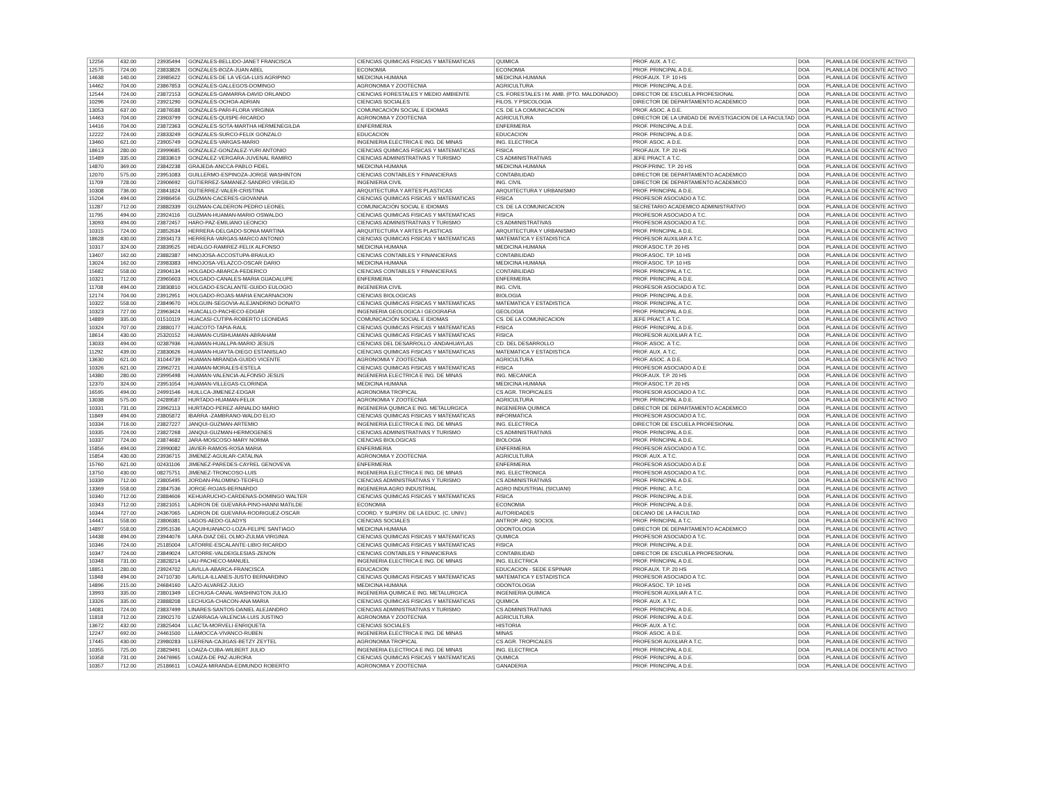| 12256 | 432.00 | 23935494 | GONZALES-BELLIDO-JANET FRANCISCA | CIENCIAS QUIMICAS FISICAS Y MATEMATICAS | QUIMICA | PROF. AUX. A T.C. | DOA | PLANILLA DE DOCENTE ACTIVO |
| 12575 | 724.00 | 23833826 | GONZALES-BOZA-JUAN ABEL | ECONOMIA | ECONOMIA | PROF. PRINCIPAL A D.E. | DOA | PLANILLA DE DOCENTE ACTIVO |
| 14638 | 140.00 | 23985622 | GONZALES-DE LA VEGA-LUIS AGRIPINO | MEDICINA HUMANA | MEDICINA HUMANA | PROF.AUX. T.P. 10 HS | DOA | PLANILLA DE DOCENTE ACTIVO |
| 14462 | 704.00 | 23867853 | GONZALES-GALLEGOS-DOMINGO | AGRONOMIA Y ZOOTECNIA | AGRICULTURA | PROF. PRINCIPAL A D.E. | DOA | PLANILLA DE DOCENTE ACTIVO |
| 12544 | 724.00 | 23872153 | GONZALES-GAMARRA-DAVID ORLANDO | CIENCIAS FORESTALES Y MEDIO AMBIENTE | CS. FORESTALES I M. AMB. (PTO. MALDONADO) | DIRECTOR DE ESCUELA PROFESIONAL | DOA | PLANILLA DE DOCENTE ACTIVO |
| 10296 | 724.00 | 23921290 | GONZALES-OCHOA-ADRIAN | CIENCIAS SOCIALES | FILOS. Y PSICOLOGIA | DIRECTOR DE DEPARTAMENTO ACADEMICO | DOA | PLANILLA DE DOCENTE ACTIVO |
| 13053 | 637.00 | 23876588 | GONZALES-PARI-FLORA VIRGINIA | COMUNICACIÓN SOCIAL E IDIOMAS | CS. DE LA COMUNICACION | PROF. ASOC. A D.E. | DOA | PLANILLA DE DOCENTE ACTIVO |
| 14463 | 704.00 | 23903799 | GONZALES-QUISPE-RICARDO | AGRONOMIA Y ZOOTECNIA | AGRICULTURA | DIRECTOR DE LA UNIDAD DE INVESTIGACION DE LA FACULTAD | DOA | PLANILLA DE DOCENTE ACTIVO |
| 14416 | 704.00 | 23872363 | GONZALES-SOTA-MARTHA HERMENEGILDA | ENFERMERIA | ENFERMERIA | PROF. PRINCIPAL A D.E. | DOA | PLANILLA DE DOCENTE ACTIVO |
| 12222 | 724.00 | 23833249 | GONZALES-SURCO-FELIX GONZALO | EDUCACION | EDUCACION | PROF. PRINCIPAL A D.E. | DOA | PLANILLA DE DOCENTE ACTIVO |
| 13460 | 621.00 | 23905749 | GONZALES-VARGAS-MARIO | INGENIERIA ELECTRICA E ING. DE MINAS | ING. ELECTRICA | PROF. ASOC. A D.E. | DOA | PLANILLA DE DOCENTE ACTIVO |
| 18613 | 280.00 | 23999685 | GONZALEZ-GONZALEZ-YURI ANTONIO | CIENCIAS QUIMICAS FISICAS Y MATEMATICAS | FISICA | PROF.AUX. T.P. 20 HS | DOA | PLANILLA DE DOCENTE ACTIVO |
| 15489 | 335.00 | 23833619 | GONZALEZ-VERGARA-JUVENAL RAMIRO | CIENCIAS ADMINISTRATIVAS Y TURISMO | CS ADMINISTRATIVAS | JEFE PRACT. A T.C. | DOA | PLANILLA DE DOCENTE ACTIVO |
| 14870 | 369.00 | 23842238 | GRAJEDA-ANCCA-PABLO FIDEL | MEDICINA HUMANA | MEDICINA HUMANA | PROF.PRINC. T.P. 20 HS | DOA | PLANILLA DE DOCENTE ACTIVO |
| 12070 | 575.00 | 23951083 | GUILLERMO-ESPINOZA-JORGE WASHINTON | CIENCIAS CONTABLES Y FINANCIERAS | CONTABILIDAD | DIRECTOR DE DEPARTAMENTO ACADEMICO | DOA | PLANILLA DE DOCENTE ACTIVO |
| 11709 | 728.00 | 23906692 | GUTIERREZ-SAMANEZ-SANDRO VIRGILIO | INGENIERIA CIVIL | ING. CIVIL | DIRECTOR DE DEPARTAMENTO ACADEMICO | DOA | PLANILLA DE DOCENTE ACTIVO |
| 10308 | 736.00 | 23841824 | GUTIERREZ-VALER-CRISTINA | ARQUITECTURA Y ARTES PLASTICAS | ARQUITECTURA Y URBANISMO | PROF. PRINCIPAL A D.E. | DOA | PLANILLA DE DOCENTE ACTIVO |
| 15204 | 494.00 | 23986456 | GUZMAN-CACERES-GIOVANNA | CIENCIAS QUIMICAS FISICAS Y MATEMATICAS | FISICA | PROFESOR ASOCIADO A T.C. | DOA | PLANILLA DE DOCENTE ACTIVO |
| 11287 | 712.00 | 23882339 | GUZMAN-CALDERON-PEDRO LEONEL | COMUNICACIÓN SOCIAL E IDIOMAS | CS. DE LA COMUNICACION | SECRETARIO ACADEMICO ADMINISTRATIVO | DOA | PLANILLA DE DOCENTE ACTIVO |
| 11795 | 494.00 | 23924116 | GUZMAN-HUAMAN-MARIO OSWALDO | CIENCIAS QUIMICAS FISICAS Y MATEMATICAS | FISICA | PROFESOR ASOCIADO A T.C. | DOA | PLANILLA DE DOCENTE ACTIVO |
| 13093 | 494.00 | 23872457 | HARO-PAZ-EMILIANO LEONCIO | CIENCIAS ADMINISTRATIVAS Y TURISMO | CS ADMINISTRATIVAS | PROFESOR ASOCIADO A T.C. | DOA | PLANILLA DE DOCENTE ACTIVO |
| 10315 | 724.00 | 23852634 | HERRERA-DELGADO-SONIA MARTINA | ARQUITECTURA Y ARTES PLASTICAS | ARQUITECTURA Y URBANISMO | PROF. PRINCIPAL A D.E. | DOA | PLANILLA DE DOCENTE ACTIVO |
| 18628 | 430.00 | 23934173 | HERRERA-VARGAS-MARCO ANTONIO | CIENCIAS QUIMICAS FISICAS Y MATEMATICAS | MATEMATICA Y ESTADISTICA | PROFESOR AUXILIAR A T.C. | DOA | PLANILLA DE DOCENTE ACTIVO |
| 10317 | 324.00 | 23839525 | HIDALGO-RAMIREZ-FELIX ALFONSO | MEDICINA HUMANA | MEDICINA HUMANA | PROF.ASOC.T.P. 20 HS | DOA | PLANILLA DE DOCENTE ACTIVO |
| 13407 | 162.00 | 23882387 | HINOJOSA-ACCOSTUPA-BRAULIO | CIENCIAS CONTABLES Y FINANCIERAS | CONTABILIDAD | PROF.ASOC. T.P. 10 HS | DOA | PLANILLA DE DOCENTE ACTIVO |
| 13024 | 162.00 | 23983383 | HINOJOSA-VELAZCO-OSCAR DARIO | MEDICINA HUMANA | MEDICINA HUMANA | PROF.ASOC. T.P. 10 HS | DOA | PLANILLA DE DOCENTE ACTIVO |
| 15682 | 558.00 | 23904134 | HOLGADO-ABARCA-FEDERICO | CIENCIAS CONTABLES Y FINANCIERAS | CONTABILIDAD | PROF. PRINCIPAL A T.C. | DOA | PLANILLA DE DOCENTE ACTIVO |
| 10321 | 712.00 | 23965603 | HOLGADO-CANALES-MARIA GUADALUPE | ENFERMERIA | ENFERMERIA | PROF. PRINCIPAL A D.E. | DOA | PLANILLA DE DOCENTE ACTIVO |
| 11708 | 494.00 | 23830810 | HOLGADO-ESCALANTE-GUIDO EULOGIO | INGENIERIA CIVIL | ING. CIVIL | PROFESOR ASOCIADO A T.C. | DOA | PLANILLA DE DOCENTE ACTIVO |
| 12174 | 704.00 | 23912951 | HOLGADO-ROJAS-MARIA ENCARNACION | CIENCIAS BIOLOGICAS | BIOLOGIA | PROF. PRINCIPAL A D.E. | DOA | PLANILLA DE DOCENTE ACTIVO |
| 10322 | 558.00 | 23849670 | HOLGUIN-SEGOVIA-ALEJANDRINO DONATO | CIENCIAS QUIMICAS FISICAS Y MATEMATICAS | MATEMATICA Y ESTADISTICA | PROF. PRINCIPAL A T.C. | DOA | PLANILLA DE DOCENTE ACTIVO |
| 10323 | 727.00 | 23963424 | HUACALLO-PACHECO-EDGAR | INGENIERIA GEOLOGICA I GEOGRAFIA | GEOLOGIA | PROF. PRINCIPAL A D.E. | DOA | PLANILLA DE DOCENTE ACTIVO |
| 14889 | 335.00 | 01510119 | HUACASI-CUTIPA-ROBERTO LEONIDAS | COMUNICACIÓN SOCIAL E IDIOMAS | CS. DE LA COMUNICACION | JEFE PRACT. A T.C. | DOA | PLANILLA DE DOCENTE ACTIVO |
| 10324 | 707.00 | 23880177 | HUACOTO-TAPIA-RAUL | CIENCIAS QUIMICAS FISICAS Y MATEMATICAS | FISICA | PROF. PRINCIPAL A D.E. | DOA | PLANILLA DE DOCENTE ACTIVO |
| 18614 | 430.00 | 25320152 | HUAMAN-CUSIHUAMAN-ABRAHAM | CIENCIAS QUIMICAS FISICAS Y MATEMATICAS | FISICA | PROFESOR AUXILIAR A T.C. | DOA | PLANILLA DE DOCENTE ACTIVO |
| 13033 | 494.00 | 02387936 | HUAMAN-HUALLPA-MARIO JESUS | CIENCIAS DEL DESARROLLO -ANDAHUAYLAS | CD. DEL DESARROLLO | PROF. ASOC. A T.C. | DOA | PLANILLA DE DOCENTE ACTIVO |
| 11292 | 439.00 | 23830626 | HUAMAN-HUAYTA-DIEGO ESTANISLAO | CIENCIAS QUIMICAS FISICAS Y MATEMATICAS | MATEMATICA Y ESTADISTICA | PROF. AUX. A T.C. | DOA | PLANILLA DE DOCENTE ACTIVO |
| 13630 | 621.00 | 31044739 | HUAMAN-MIRANDA-GUIDO VICENTE | AGRONOMIA Y ZOOTECNIA | AGRICULTURA | PROF. ASOC. A D.E. | DOA | PLANILLA DE DOCENTE ACTIVO |
| 10326 | 621.00 | 23962721 | HUAMAN-MORALES-ESTELA | CIENCIAS QUIMICAS FISICAS Y MATEMATICAS | FISICA | PROFESOR ASOCIADO A D.E | DOA | PLANILLA DE DOCENTE ACTIVO |
| 14380 | 280.00 | 23995498 | HUAMAN-VALENCIA-ALFONSO JESUS | INGENIERIA ELECTRICA E ING. DE MINAS | ING. MECANICA | PROF.AUX. T.P. 20 HS | DOA | PLANILLA DE DOCENTE ACTIVO |
| 12370 | 324.00 | 23951054 | HUAMAN-VILLEGAS-CLORINDA | MEDICINA HUMANA | MEDICINA HUMANA | PROF.ASOC.T.P. 20 HS | DOA | PLANILLA DE DOCENTE ACTIVO |
| 16595 | 494.00 | 24991546 | HUILLCA-JIMENEZ-EDGAR | AGRONOMIA TROPICAL | CS AGR. TROPICALES | PROFESOR ASOCIADO A T.C. | DOA | PLANILLA DE DOCENTE ACTIVO |
| 13038 | 575.00 | 24289587 | HURTADO-HUAMAN-FELIX | AGRONOMIA Y ZOOTECNIA | AGRICULTURA | PROF. PRINCIPAL A D.E. | DOA | PLANILLA DE DOCENTE ACTIVO |
| 10331 | 731.00 | 23962113 | HURTADO-PEREZ-ARNALDO MARIO | INGENIERIA QUIMICA E ING. METALURGICA | INGENIERIA QUIMICA | DIRECTOR DE DEPARTAMENTO ACADEMICO | DOA | PLANILLA DE DOCENTE ACTIVO |
| 11849 | 494.00 | 23805872 | IBARRA -ZAMBRANO-WALDO ELIO | CIENCIAS QUIMICAS FISICAS Y MATEMATICAS | INFORMATICA | PROFESOR ASOCIADO A T.C. | DOA | PLANILLA DE DOCENTE ACTIVO |
| 10334 | 716.00 | 23827227 | JANQUI-GUZMAN-ARTEMIO | INGENIERIA ELECTRICA E ING. DE MINAS | ING. ELECTRICA | DIRECTOR DE ESCUELA PROFESIONAL | DOA | PLANILLA DE DOCENTE ACTIVO |
| 10335 | 724.00 | 23827268 | JANQUI-GUZMAN-HERMOGENES | CIENCIAS ADMINISTRATIVAS Y TURISMO | CS ADMINISTRATIVAS | PROF. PRINCIPAL A D.E. | DOA | PLANILLA DE DOCENTE ACTIVO |
| 10337 | 724.00 | 23874682 | JARA-MOSCOSO-MARY NORMA | CIENCIAS BIOLOGICAS | BIOLOGIA | PROF. PRINCIPAL A D.E. | DOA | PLANILLA DE DOCENTE ACTIVO |
| 15856 | 494.00 | 23990082 | JAVIER-RAMOS-ROSA MARIA | ENFERMERIA | ENFERMERIA | PROFESOR ASOCIADO A T.C. | DOA | PLANILLA DE DOCENTE ACTIVO |
| 15854 | 430.00 | 23936715 | JIMENEZ-AGUILAR-CATALINA | AGRONOMIA Y ZOOTECNIA | AGRICULTURA | PROF. AUX. A T.C. | DOA | PLANILLA DE DOCENTE ACTIVO |
| 15760 | 621.00 | 02431106 | JIMENEZ-PAREDES-CAYREL GENOVEVA | ENFERMERIA | ENFERMERIA | PROFESOR ASOCIADO A D.E | DOA | PLANILLA DE DOCENTE ACTIVO |
| 13750 | 430.00 | 08275751 | JIMENEZ-TRONCOSO-LUIS | INGENIERIA ELECTRICA E ING. DE MINAS | ING. ELECTRONICA | PROFESOR ASOCIADO A T.C. | DOA | PLANILLA DE DOCENTE ACTIVO |
| 10339 | 712.00 | 23805495 | JORDAN-PALOMINO-TEOFILO | CIENCIAS ADMINISTRATIVAS Y TURISMO | CS ADMINISTRATIVAS | PROF. PRINCIPAL A D.E. | DOA | PLANILLA DE DOCENTE ACTIVO |
| 13369 | 558.00 | 23847536 | JORGE-ROJAS-BERNARDO | INGENIERIA AGRO INDUSTRIAL | AGRO INDUSTRIAL (SICUANI) | PROF. PRINC. A T.C. | DOA | PLANILLA DE DOCENTE ACTIVO |
| 10340 | 712.00 | 23884606 | KEHUARUCHO-CARDENAS-DOMINGO WALTER | CIENCIAS QUIMICAS FISICAS Y MATEMATICAS | FISICA | PROF. PRINCIPAL A D.E. | DOA | PLANILLA DE DOCENTE ACTIVO |
| 10343 | 712.00 | 23821051 | LADRON DE GUEVARA-PINO-HANNI MATILDE | ECONOMIA | ECONOMIA | PROF. PRINCIPAL A D.E. | DOA | PLANILLA DE DOCENTE ACTIVO |
| 10344 | 727.00 | 24367065 | LADRON DE GUEVARA-RODRIGUEZ-OSCAR | COORD. Y SUPERV. DE LA EDUC. (C. UNIV.) | AUTORIDADES | DECANO DE LA FACULTAD | DOA | PLANILLA DE DOCENTE ACTIVO |
| 14441 | 558.00 | 23806381 | LAGOS-AEDO-GLADYS | CIENCIAS SOCIALES | ANTROP. ARQ. SOCIOL | PROF. PRINCIPAL A T.C. | DOA | PLANILLA DE DOCENTE ACTIVO |
| 14897 | 558.00 | 23951536 | LAQUIHUANACO-LOZA-FELIPE SANTIAGO | MEDICINA HUMANA | ODONTOLOGIA | DIRECTOR DE DEPARTAMENTO ACADEMICO | DOA | PLANILLA DE DOCENTE ACTIVO |
| 14438 | 494.00 | 23944076 | LARA-DIAZ DEL OLMO-ZULMA VIRGINIA | CIENCIAS QUIMICAS FISICAS Y MATEMATICAS | QUIMICA | PROFESOR ASOCIADO A T.C. | DOA | PLANILLA DE DOCENTE ACTIVO |
| 10346 | 724.00 | 25185004 | LATORRE-ESCALANTE-LIBIO RICARDO | CIENCIAS QUIMICAS FISICAS Y MATEMATICAS | FISICA | PROF. PRINCIPAL A D.E. | DOA | PLANILLA DE DOCENTE ACTIVO |
| 10347 | 724.00 | 23849024 | LATORRE-VALDEIGLESIAS-ZENON | CIENCIAS CONTABLES Y FINANCIERAS | CONTABILIDAD | DIRECTOR DE ESCUELA PROFESIONAL | DOA | PLANILLA DE DOCENTE ACTIVO |
| 10348 | 731.00 | 23828214 | LAU-PACHECO-MANUEL | INGENIERIA ELECTRICA E ING. DE MINAS | ING. ELECTRICA | PROF. PRINCIPAL A D.E. | DOA | PLANILLA DE DOCENTE ACTIVO |
| 18851 | 280.00 | 23924702 | LAVILLA-ABARCA-FRANCISCA | EDUCACION | EDUCACION - SEDE ESPINAR | PROF.AUX. T.P. 20 HS | DOA | PLANILLA DE DOCENTE ACTIVO |
| 11848 | 494.00 | 24710730 | LAVILLA-ILLANES-JUSTO BERNARDINO | CIENCIAS QUIMICAS FISICAS Y MATEMATICAS | MATEMATICA Y ESTADISTICA | PROFESOR ASOCIADO A T.C. | DOA | PLANILLA DE DOCENTE ACTIVO |
| 14896 | 215.00 | 24684160 | LAZO-ALVAREZ-JULIO | MEDICINA HUMANA | ODONTOLOGIA | PROF.ASOC. T.P. 10 HS | DOA | PLANILLA DE DOCENTE ACTIVO |
| 13993 | 335.00 | 23801349 | LECHUGA-CANAL-WASHINGTON JULIO | INGENIERIA QUIMICA E ING. METALURGICA | INGENIERIA QUIMICA | PROFESOR AUXILIAR A T.C. | DOA | PLANILLA DE DOCENTE ACTIVO |
| 13326 | 335.00 | 23888208 | LECHUGA-CHACON-ANA MARIA | CIENCIAS QUIMICAS FISICAS Y MATEMATICAS | QUIMICA | PROF. AUX. A T.C. | DOA | PLANILLA DE DOCENTE ACTIVO |
| 14081 | 724.00 | 23837499 | LINARES-SANTOS-DANIEL ALEJANDRO | CIENCIAS ADMINISTRATIVAS Y TURISMO | CS ADMINISTRATIVAS | PROF. PRINCIPAL A D.E. | DOA | PLANILLA DE DOCENTE ACTIVO |
| 11818 | 712.00 | 23902170 | LIZARRAGA-VALENCIA-LUIS JUSTINO | AGRONOMIA Y ZOOTECNIA | AGRICULTURA | PROF. PRINCIPAL A D.E. | DOA | PLANILLA DE DOCENTE ACTIVO |
| 13672 | 432.00 | 23825404 | LLACTA-MORVELI-ENRIQUETA | CIENCIAS SOCIALES | HISTORIA | PROF. AUX. A T.C. | DOA | PLANILLA DE DOCENTE ACTIVO |
| 12247 | 692.00 | 24461500 | LLAMOCCA-VIVANCO-RUBEN | INGENIERIA ELECTRICA E ING. DE MINAS | MINAS | PROF. ASOC. A D.E. | DOA | PLANILLA DE DOCENTE ACTIVO |
| 17445 | 430.00 | 23980283 | LLERENA-CAJIGAS-BETZY ZEYTEL | AGRONOMIA TROPICAL | CS AGR. TROPICALES | PROFESOR AUXILIAR A T.C. | DOA | PLANILLA DE DOCENTE ACTIVO |
| 10355 | 725.00 | 23829491 | LOAIZA-CUBA-WILBERT JULIO | INGENIERIA ELECTRICA E ING. DE MINAS | ING. ELECTRICA | PROF. PRINCIPAL A D.E. | DOA | PLANILLA DE DOCENTE ACTIVO |
| 10358 | 731.00 | 24476965 | LOAIZA-DE PAZ-AURORA | CIENCIAS QUIMICAS FISICAS Y MATEMATICAS | QUIMICA | PROF. PRINCIPAL A D.E. | DOA | PLANILLA DE DOCENTE ACTIVO |
| 10357 | 712.00 | 25186611 | LOAIZA-MIRANDA-EDMUNDO ROBERTO | AGRONOMIA Y ZOOTECNIA | GANADERIA | PROF. PRINCIPAL A D.E. | DOA | PLANILLA DE DOCENTE ACTIVO |